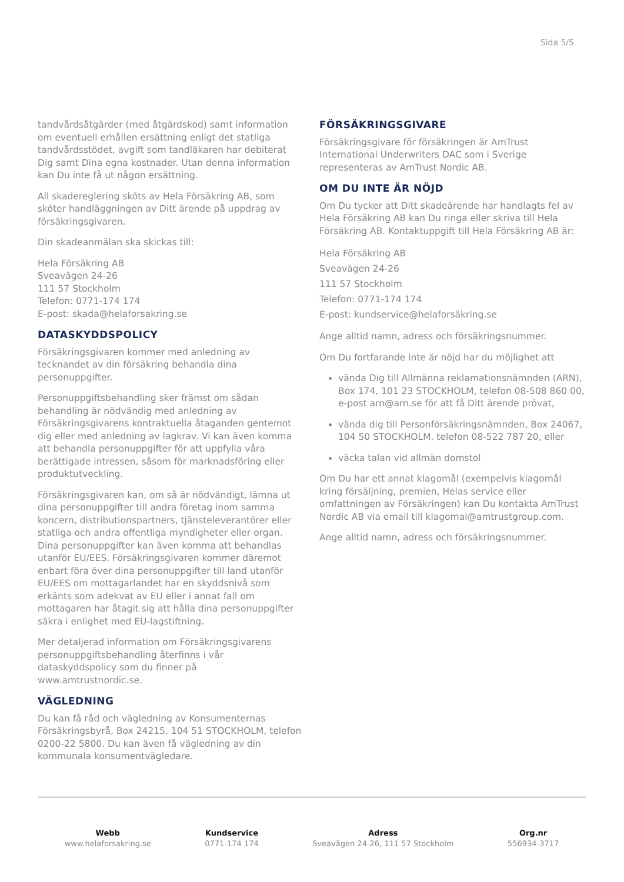Sida 5/5
tandvårdsåtgärder (med åtgärdskod) samt information om eventuell erhållen ersättning enligt det statliga tandvårdsstödet, avgift som tandläkaren har debiterat Dig samt Dina egna kostnader. Utan denna information kan Du inte få ut någon ersättning.
All skadereglering sköts av Hela Försäkring AB, som sköter handläggningen av Ditt ärende på uppdrag av försäkringsgivaren.
Din skadeanmälan ska skickas till:
Hela Försäkring AB
Sveavägen 24-26
111 57 Stockholm
Telefon: 0771-174 174
E-post: skada@helaforsakring.se
DATASKYDDSPOLICY
Försäkringsgivaren kommer med anledning av tecknandet av din försäkring behandla dina personuppgifter.
Personuppgiftsbehandling sker främst om sådan behandling är nödvändig med anledning av Försäkringsgivarens kontraktuella åtaganden gentemot dig eller med anledning av lagkrav. Vi kan även komma att behandla personuppgifter för att uppfylla våra berättigade intressen, såsom för marknadsföring eller produktutveckling.
Försäkringsgivaren kan, om så är nödvändigt, lämna ut dina personuppgifter till andra företag inom samma koncern, distributionspartners, tjänsteleverantörer eller statliga och andra offentliga myndigheter eller organ. Dina personuppgifter kan även komma att behandlas utanför EU/EES. Försäkringsgivaren kommer däremot enbart föra över dina personuppgifter till land utanför EU/EES om mottagarlandet har en skyddsnivå som erkänts som adekvat av EU eller i annat fall om mottagaren har åtagit sig att hålla dina personuppgifter säkra i enlighet med EU-lagstiftning.
Mer detaljerad information om Försäkringsgivarens personuppgiftsbehandling återfinns i vår dataskyddspolicy som du finner på www.amtrustnordic.se.
VÄGLEDNING
Du kan få råd och vägledning av Konsumenternas Försäkringsbyrå, Box 24215, 104 51 STOCKHOLM, telefon 0200-22 5800. Du kan även få vägledning av din kommunala konsumentvägledare.
FÖRSÄKRINGSGIVARE
Försäkringsgivare för försäkringen är AmTrust International Underwriters DAC som i Sverige representeras av AmTrust Nordic AB.
OM DU INTE ÄR NÖJD
Om Du tycker att Ditt skadeärende har handlagts fel av Hela Försäkring AB kan Du ringa eller skriva till Hela Försäkring AB. Kontaktuppgift till Hela Försäkring AB är:
Hela Försäkring AB
Sveavägen 24-26
111 57 Stockholm
Telefon: 0771-174 174
E-post: kundservice@helaforsäkring.se
Ange alltid namn, adress och försäkringsnummer.
Om Du fortfarande inte är nöjd har du möjlighet att
vända Dig till Allmänna reklamationsnämnden (ARN), Box 174, 101 23 STOCKHOLM, telefon 08-508 860 00, e-post arn@arn.se för att få Ditt ärende prövat,
vända dig till Personförsäkringsnämnden, Box 24067, 104 50 STOCKHOLM, telefon 08-522 787 20, eller
väcka talan vid allmän domstol
Om Du har ett annat klagomål (exempelvis klagomål kring försäljning, premien, Helas service eller omfattningen av Försäkringen) kan Du kontakta AmTrust Nordic AB via email till klagomal@amtrustgroup.com.
Ange alltid namn, adress och försäkringsnummer.
Webb
www.helaforsakring.se
Kundservice
0771-174 174
Adress
Sveavägen 24-26, 111 57 Stockholm
Org.nr
556934-3717